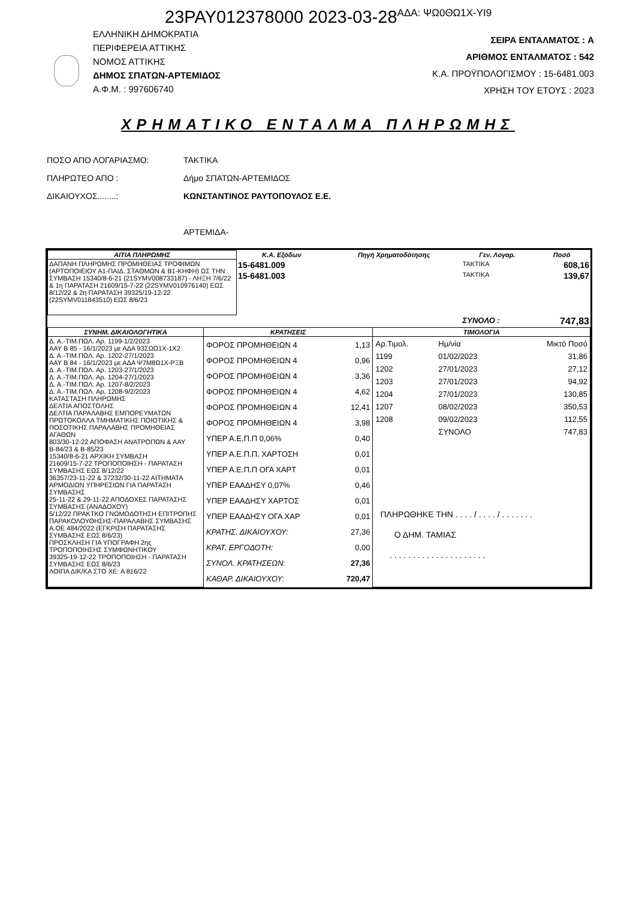23PAY012378000 2023-03-28<sup>ΑΔΑ: ΨΩ0ΘΩ1Χ-ΥΙ9</sup>
ΕΛΛΗΝΙΚΗ ΔΗΜΟΚΡΑΤΙΑ
ΠΕΡΙΦΕΡΕΙΑ ΑΤΤΙΚΗΣ
ΝΟΜΟΣ ΑΤΤΙΚΗΣ
ΔΗΜΟΣ ΣΠΑΤΩΝ-ΑΡΤΕΜΙΔΟΣ
Α.Φ.Μ. : 997606740
ΣΕΙΡΑ ΕΝΤΑΛΜΑΤΟΣ : A
ΑΡΙΘΜΟΣ ΕΝΤΑΛΜΑΤΟΣ : 542
Κ.Α. ΠΡΟΫΠΟΛΟΓΙΣΜΟΥ : 15-6481.003
ΧΡΗΣΗ ΤΟΥ ΕΤΟΥΣ : 2023
ΧΡΗΜΑΤΙΚΟ ΕΝΤΑΛΜΑ ΠΛΗΡΩΜΗΣ
ΠΟΣΟ ΑΠΟ ΛΟΓΑΡΙΑΣΜΟ: ΤΑΚΤΙΚΑ
ΠΛΗΡΩΤΕΟ ΑΠΟ : Δήμο ΣΠΑΤΩΝ-ΑΡΤΕΜΙΔΟΣ
ΔΙΚΑΙΟΥΧΟΣ........: ΚΩΝΣΤΑΝΤΙΝΟΣ ΡΑΥΤΟΠΟΥΛΟΣ Ε.Ε.
ΑΡΤΕΜΙΔΑ-
| ΑΙΤΙΑ ΠΛΗΡΩΜΗΣ | Κ.Α. Εξόδων | Πηγή Χρηματοδότησης | Γεν. Λογαρ. | Ποσό |
| --- | --- | --- | --- | --- |
| ΔΑΠΑΝΗ ΠΛΗΡΩΜΗΣ ΠΡΟΜΗΘΕΙΑΣ ΤΡΟΦΙΜΩΝ (ΑΡΤΟΠΟΙΕΙΟΥ Α1-ΠΑΙΔ. ΣΤΑΘΜΩΝ & Β1-ΚΗΦΗ) ΩΣ ΤΗΝ ΣΥΜΒΑΣΗ 15340/8-6-21 (21SYMV008733187) - ΛΗΞΗ 7/6/22 & 1η ΠΑΡΑΤΑΣΗ 21609/15-7-22 (22SYMV010976140) ΕΩΣ 8/12/22 & 2η ΠΑΡΑΤΑΣΗ 39325/19-12-22 (22SYMV011843510) ΕΩΣ 8/6/23 | 15-6481.009 | | ΤΑΚΤΙΚΑ | 608,16 |
| | 15-6481.003 | | ΤΑΚΤΙΚΑ | 139,67 |
| | | | ΣΥΝΟΛΟ : | 747,83 |
| ΣΥΝΗΜ. ΔΙΚΑΙΟΛΟΓΗΤΙΚΑ | ΚΡΑΤΗΣΕΙΣ | ΤΙΜΟΛΟΓΙΑ |
| --- | --- | --- |
| Δ. Α.-ΤΙΜ.ΠΩΛ. Αρ. 1199-1/2/2023 ΑΑΥ Β 85 - 16/1/2023 με ΑΔΑ 93ΣΩΩ1Χ-1Χ2 Δ. Α.-ΤΙΜ.ΠΩΛ. Αρ. 1202-27/1/2023 ΑΑΥ Β 84 - 16/1/2023 με ΑΔΑ Ψ7Μ8Ω1Χ-ΡΞΒ Δ. Α.-ΤΙΜ.ΠΩΛ. Αρ. 1203-27/1/2023 Δ. Α.-ΤΙΜ.ΠΩΛ. Αρ. 1204-27/1/2023 Δ. Α.-ΤΙΜ.ΠΩΛ. Αρ. 1207-8/2/2023 Δ. Α.-ΤΙΜ.ΠΩΛ. Αρ. 1208-9/2/2023 ΚΑΤΑΣΤΑΣΗ ΠΛΗΡΩΜΗΣ ΔΕΛΤΙΑ ΑΠΟΣΤΟΛΗΣ ΔΕΛΤΙΑ ΠΑΡΑΛΑΒΗΣ ΕΜΠΟΡΕΥΜΑΤΩΝ ΠΡΩΤΟΚΟΛΛΑ ΤΜΗΜΑΤΙΚΗΣ ΠΟΙΟΤΙΚΗΣ & ΠΟΣΟΤΙΚΗΣ ΠΑΡΑΛΑΒΗΣ ΠΡΟΜΗΘΕΙΑΣ ΑΓΑΘΩΝ 803/30-12-22 ΑΠΟΦΑΣΗ ΑΝΑΤΡΟΠΩΝ & ΑΑΥ Β-84/23 & Β-85/23 15340/8-6-21 ΑΡΧΙΚΗ ΣΥΜΒΑΣΗ 21609/15-7-22 ΤΡΟΠΟΠΟΙΗΣΗ - ΠΑΡΑΤΑΣΗ ΣΥΜΒΑΣΗΣ ΕΩΣ 8/12/22 36357/23-11-22 & 37232/30-11-22 ΑΙΤΗΜΑΤΑ ΑΡΜΟΔΙΩΝ ΥΠΗΡΕΣΙΩΝ ΓΙΑ ΠΑΡΑΤΑΣΗ ΣΥΜΒΑΣΗΣ 25-11-22 & 29-11-22 ΑΠΟΔΟΧΕΣ ΠΑΡΑΤΑΣΗΣ ΣΥΜΒΑΣΗΣ (ΑΝΑΔΟΧΟΥ) 5/12/22 ΠΡΑΚΤΚΟ ΓΝΩΜΟΔΟΤΗΣΗ ΕΠΙΤΡΟΠΗΣ ΠΑΡΑΚΟΛΟΥΘΗΣΗΣ-ΠΑΡΑΛΑΒΗΣ ΣΥΜΒΑΣΗΣ Α.ΟΕ 484/2022 (ΕΓΚΡΙΣΗ ΠΑΡΑΤΑΣΗΣ ΣΥΜΒΑΣΗΣ ΕΩΣ 8/6/23) ΠΡΟΣΚΛΗΣΗ ΓΙΑ ΥΠΟΓΡΑΦΗ 2ης ΤΡΟΠΟΠΟΙΗΣΗΣ ΣΥΜΦΩΝΗΤΙΚΟΥ 39325-19-12-22 ΤΡΟΠΟΠΟΙΗΣΗ - ΠΑΡΑΤΑΣΗ ΣΥΜΒΑΣΗΣ ΕΩΣ 8/6/23 ΛΟΙΠΑ ΔΙΚ/ΚΑ ΣΤΟ ΧΕ: Α 816/22 | / ΦΟΡΟΣ ΠΡΟΜΗΘΕΙΩΝ 4 / 1,13 / / ΦΟΡΟΣ ΠΡΟΜΗΘΕΙΩΝ 4 / 0,96 / / ΦΟΡΟΣ ΠΡΟΜΗΘΕΙΩΝ 4 / 3,36 / / ΦΟΡΟΣ ΠΡΟΜΗΘΕΙΩΝ 4 / 4,62 / / ΦΟΡΟΣ ΠΡΟΜΗΘΕΙΩΝ 4 / 12,41 / / ΦΟΡΟΣ ΠΡΟΜΗΘΕΙΩΝ 4 / 3,98 / / ΥΠΕΡ Α.Ε.Π.Π 0,06% / 0,40 / / ΥΠΕΡ Α.Ε.Π.Π. ΧΑΡΤΟΣΗ / 0,01 / / ΥΠΕΡ Α.Ε.Π.Π ΟΓΑ ΧΑΡΤ / 0,01 / / ΥΠΕΡ ΕΑΑΔΗΣΥ 0,07% / 0,46 / / ΥΠΕΡ ΕΑΑΔΗΣΥ ΧΑΡΤΟΣ / 0,01 / / ΥΠΕΡ ΕΑΑΔΗΣΥ ΟΓΑ ΧΑΡ / 0,01 / / ΚΡΑΤΗΣ. ΔΙΚΑΙΟΥΧΟΥ: / 27,36 / / ΚΡΑΤ. ΕΡΓΟΔΟΤΗ: / 0,00 / / ΣΥΝΟΛ. ΚΡΑΤΗΣΕΩΝ: / 27,36 / / ΚΑΘΑΡ. ΔΙΚΑΙΟΥΧΟΥ: / 720,47 / | / Αρ.Τιμολ. / Ημ/νία / Μικτό Ποσό / / 1199 / 01/02/2023 / 31,86 / / 1202 / 27/01/2023 / 27,12 / / 1203 / 27/01/2023 / 94,92 / / 1204 / 27/01/2023 / 130,85 / / 1207 / 08/02/2023 / 350,53 / / 1208 / 09/02/2023 / 112,55 / / / ΣΥΝΟΛΟ / 747,83 / ΠΛΗΡΩΘΗΚΕ ΤΗΝ . . . . / . . . . / . . . . . . . Ο ΔΗΜ. ΤΑΜΙΑΣ . . . . . . . . . . . . . . . . . . . . . |